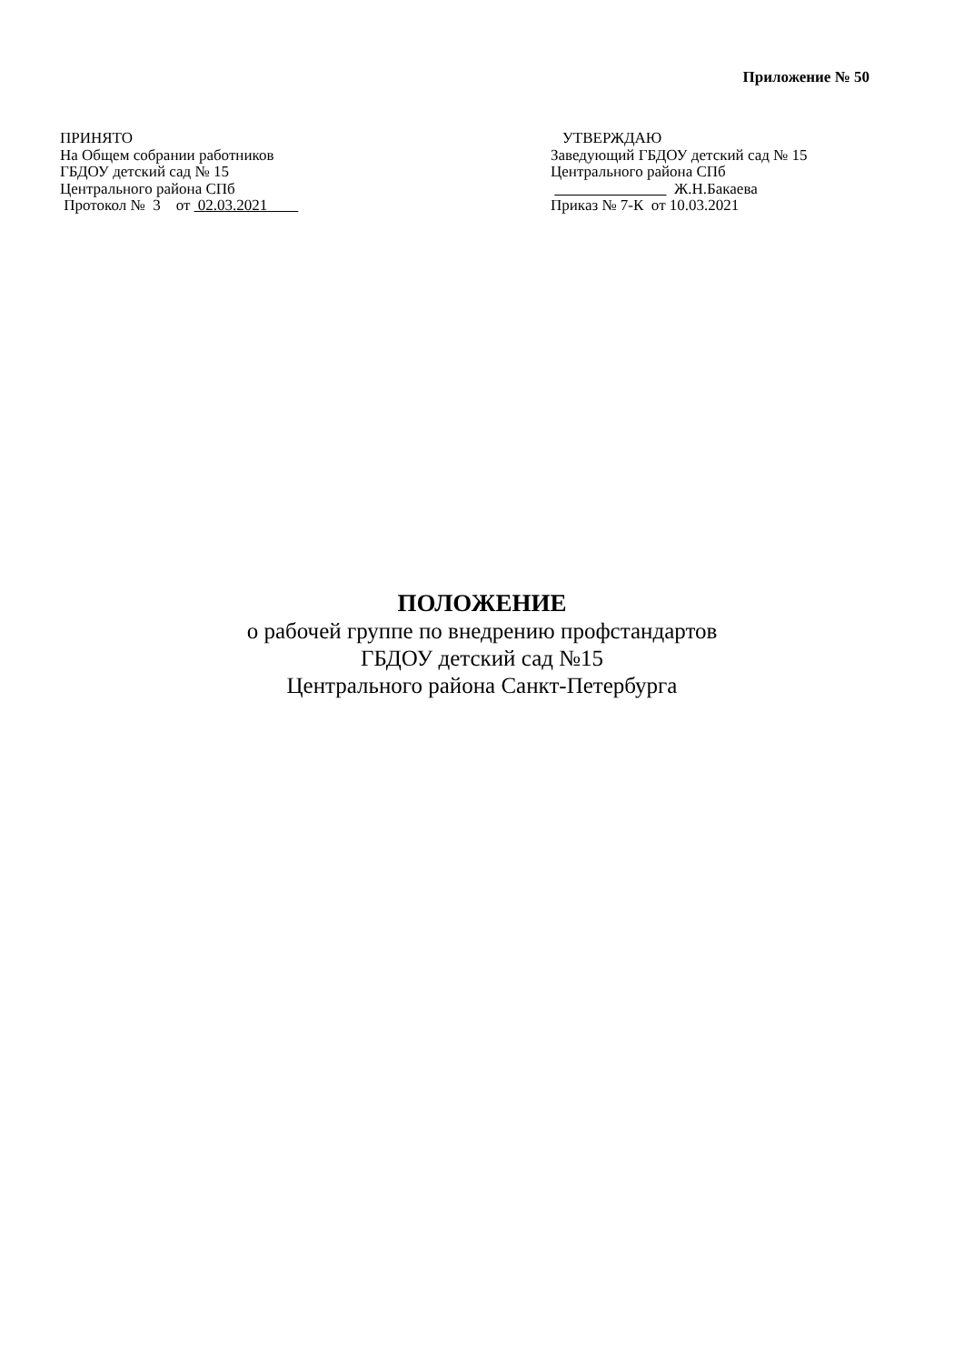Приложение № 50
ПРИНЯТО
На Общем собрании работников
ГБДОУ детский сад № 15
Центрального района СПб
Протокол № 3 от 02.03.2021
УТВЕРЖДАЮ
Заведующий ГБДОУ детский сад № 15
Центрального района СПб
Ж.Н.Бакаева
Приказ № 7-К от 10.03.2021
ПОЛОЖЕНИЕ
о рабочей группе по внедрению профстандартов
ГБДОУ детский сад №15
Центрального района Санкт-Петербурга